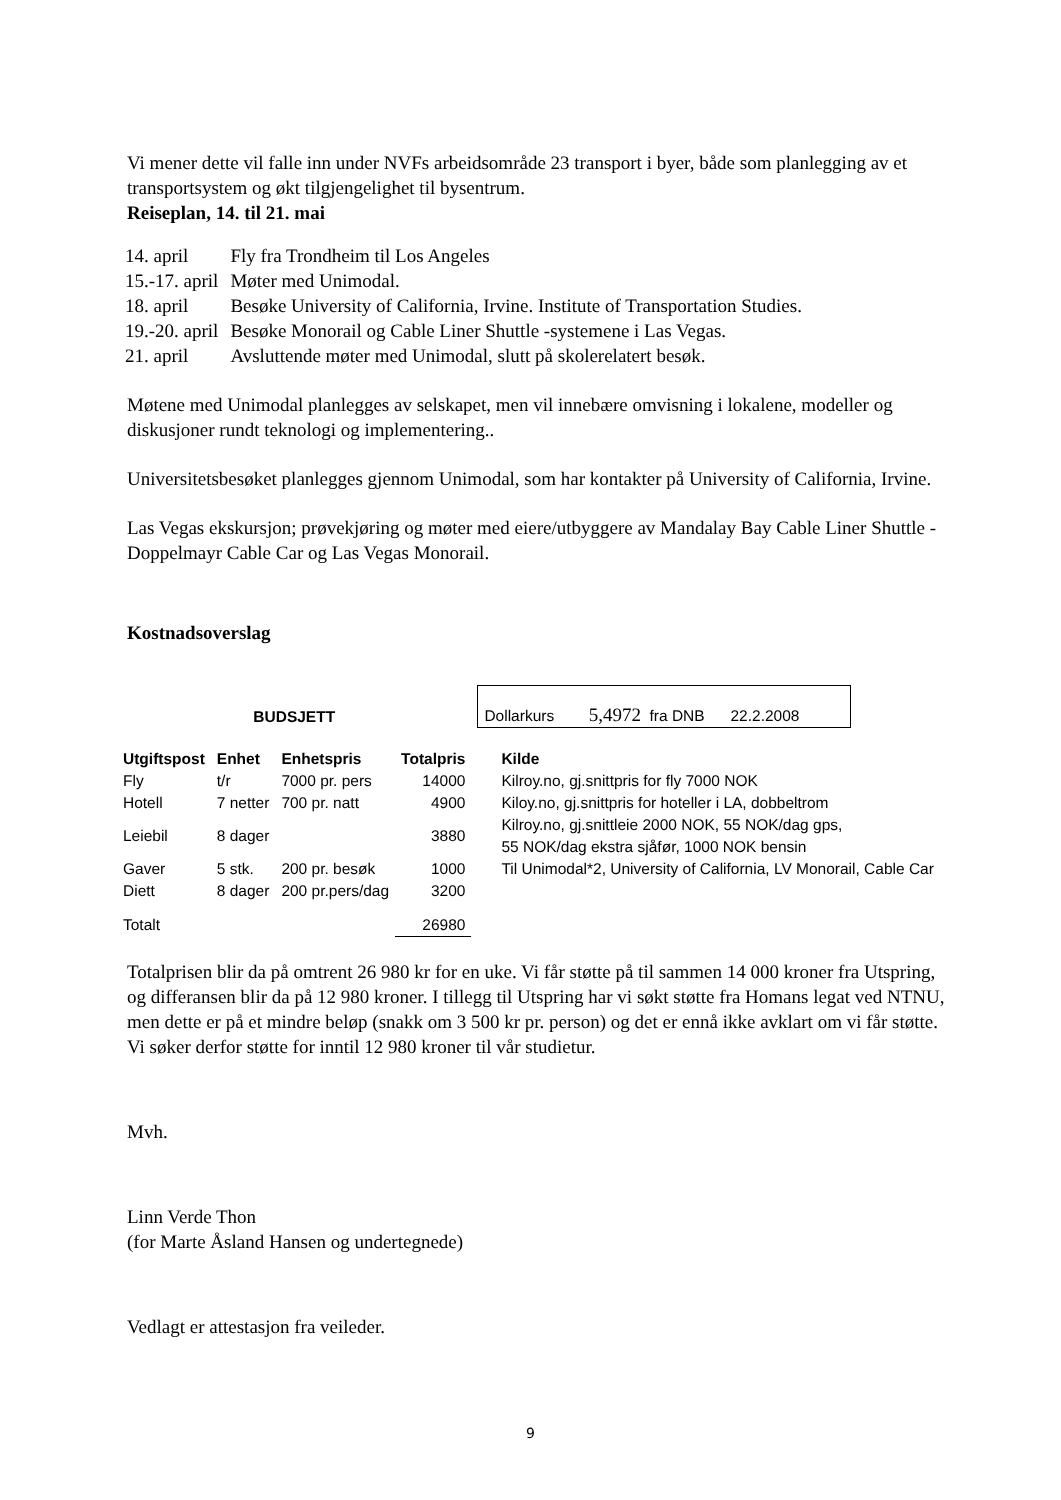Vi mener dette vil falle inn under NVFs arbeidsområde 23 transport i byer, både som planlegging av et transportsystem og økt tilgjengelighet til bysentrum.
Reiseplan, 14. til 21. mai
| 14. april | Fly fra Trondheim til Los Angeles |
| 15.-17. april | Møter med Unimodal. |
| 18. april | Besøke University of California, Irvine. Institute of Transportation Studies. |
| 19.-20. april | Besøke Monorail og Cable Liner Shuttle -systemene i Las Vegas. |
| 21. april | Avsluttende møter med Unimodal, slutt på skolerelatert besøk. |
Møtene med Unimodal planlegges av selskapet, men vil innebære omvisning i lokalene, modeller og diskusjoner rundt teknologi og implementering..
Universitetsbesøket planlegges gjennom Unimodal, som har kontakter på University of California, Irvine.
Las Vegas ekskursjon; prøvekjøring og møter med eiere/utbyggere av Mandalay Bay Cable Liner Shuttle - Doppelmayr Cable Car og Las Vegas Monorail.
Kostnadsoverslag
| BUDSJETT | | | | Dollarkurs 5,4972 fra DNB 22.2.2008 |
| Utgiftspost | Enhet | Enhetspris | Totalpris | Kilde |
| Fly | t/r | 7000 pr. pers | 14000 | Kilroy.no, gj.snittpris for fly 7000 NOK |
| Hotell | 7 netter | 700 pr. natt | 4900 | Kiloy.no, gj.snittpris for hoteller i LA, dobbeltrom |
| Leiebil | 8 dager | | 3880 | Kilroy.no, gj.snittleie 2000 NOK, 55 NOK/dag gps, 55 NOK/dag ekstra sjåfør, 1000 NOK bensin |
| Gaver | 5 stk. | 200 pr. besøk | 1000 | Til Unimodal*2, University of California, LV Monorail, Cable Car |
| Diett | 8 dager | 200 pr.pers/dag | 3200 | |
| Totalt | | | 26980 | |
Totalprisen blir da på omtrent 26 980 kr for en uke. Vi får støtte på til sammen 14 000 kroner fra Utspring, og differansen blir da på 12 980 kroner. I tillegg til Utspring har vi søkt støtte fra Homans legat ved NTNU, men dette er på et mindre beløp (snakk om 3 500 kr pr. person) og det er ennå ikke avklart om vi får støtte. Vi søker derfor støtte for inntil 12 980 kroner til vår studietur.
Mvh.
Linn Verde Thon
(for Marte Åsland Hansen og undertegnede)
Vedlagt er attestasjon fra veileder.
9